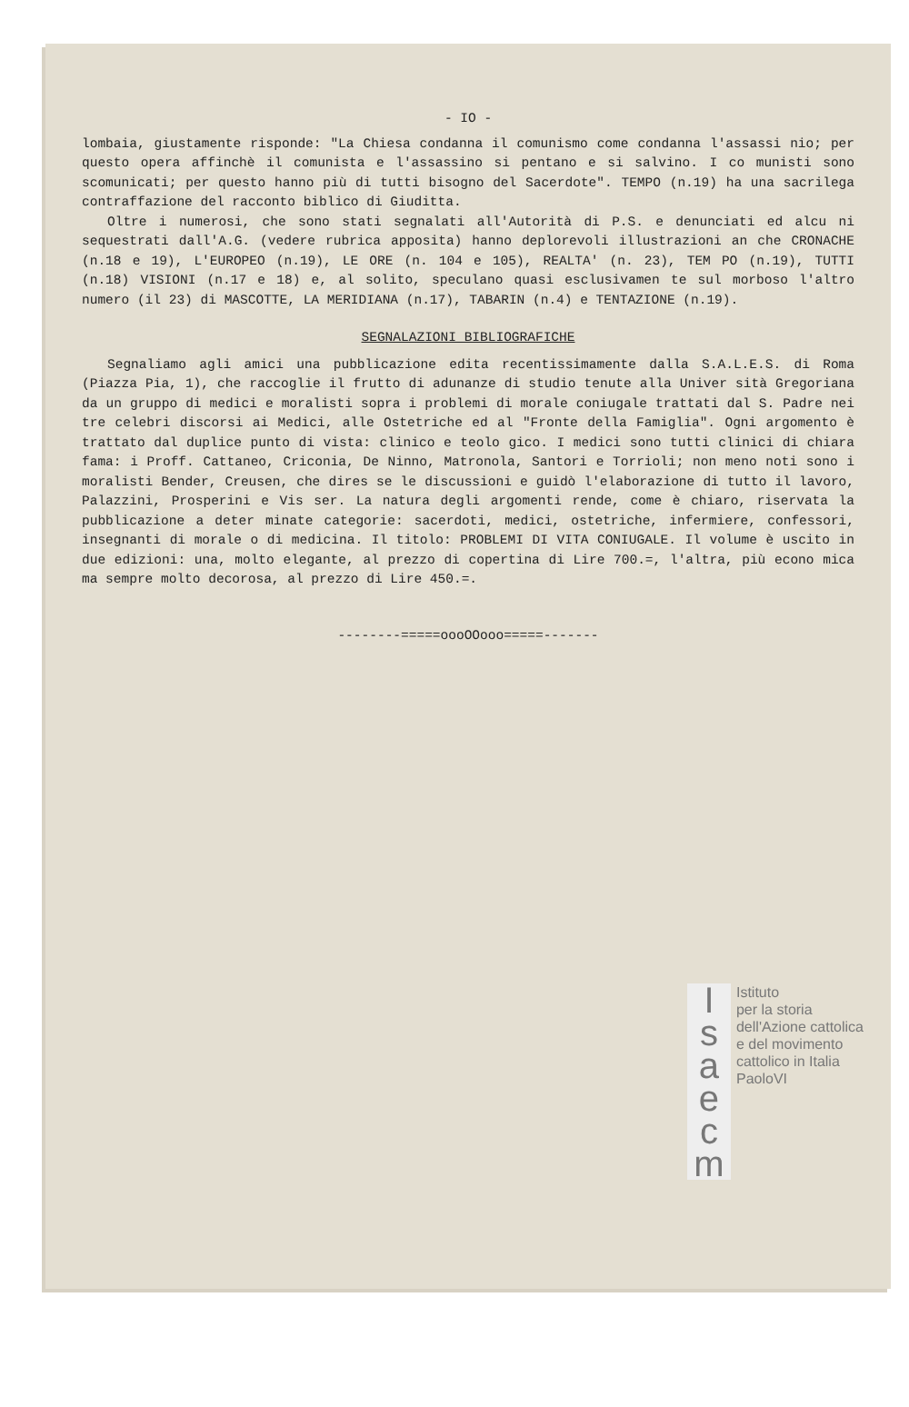- IO -
lombaia, giustamente risponde: "La Chiesa condanna il comunismo come condanna l'assassi nio; per questo opera affinchè il comunista e l'assassino si pentano e si salvino. I co munisti sono scomunicati; per questo hanno più di tutti bisogno del Sacerdote". TEMPO (n.19) ha una sacrilega contraffazione del racconto biblico di Giuditta.
Oltre i numerosi, che sono stati segnalati all'Autorità di P.S. e denunciati ed alcu ni sequestrati dall'A.G. (vedere rubrica apposita) hanno deplorevoli illustrazioni an che CRONACHE (n.18 e 19), L'EUROPEO (n.19), LE ORE (n. 104 e 105), REALTA' (n. 23), TEM PO (n.19), TUTTI (n.18) VISIONI (n.17 e 18) e, al solito, speculano quasi esclusivamen te sul morboso l'altro numero (il 23) di MASCOTTE, LA MERIDIANA (n.17), TABARIN (n.4) e TENTAZIONE (n.19).
SEGNALAZIONI BIBLIOGRAFICHE
Segnaliamo agli amici una pubblicazione edita recentissimamente dalla S.A.L.E.S. di Roma (Piazza Pia, 1), che raccoglie il frutto di adunanze di studio tenute alla Univer sità Gregoriana da un gruppo di medici e moralisti sopra i problemi di morale coniugale trattati dal S. Padre nei tre celebri discorsi ai Medici, alle Ostetriche ed al "Fronte della Famiglia". Ogni argomento è trattato dal duplice punto di vista: clinico e teolo gico. I medici sono tutti clinici di chiara fama: i Proff. Cattaneo, Criconia, De Ninno, Matronola, Santori e Torrioli; non meno noti sono i moralisti Bender, Creusen, che dires se le discussioni e guidò l'elaborazione di tutto il lavoro, Palazzini, Prosperini e Vis ser. La natura degli argomenti rende, come è chiaro, riservata la pubblicazione a deter minate categorie: sacerdoti, medici, ostetriche, infermiere, confessori, insegnanti di morale o di medicina. Il titolo: PROBLEMI DI VITA CONIUGALE. Il volume è uscito in due edizioni: una, molto elegante, al prezzo di copertina di Lire 700.=, l'altra, più econo mica ma sempre molto decorosa, al prezzo di Lire 450.=.
--------=====oooOOooo=====-------
I
s
a
e
c
m
Istituto
per la storia
dell'Azione cattolica
e del movimento
cattolico in Italia
PaoloVI